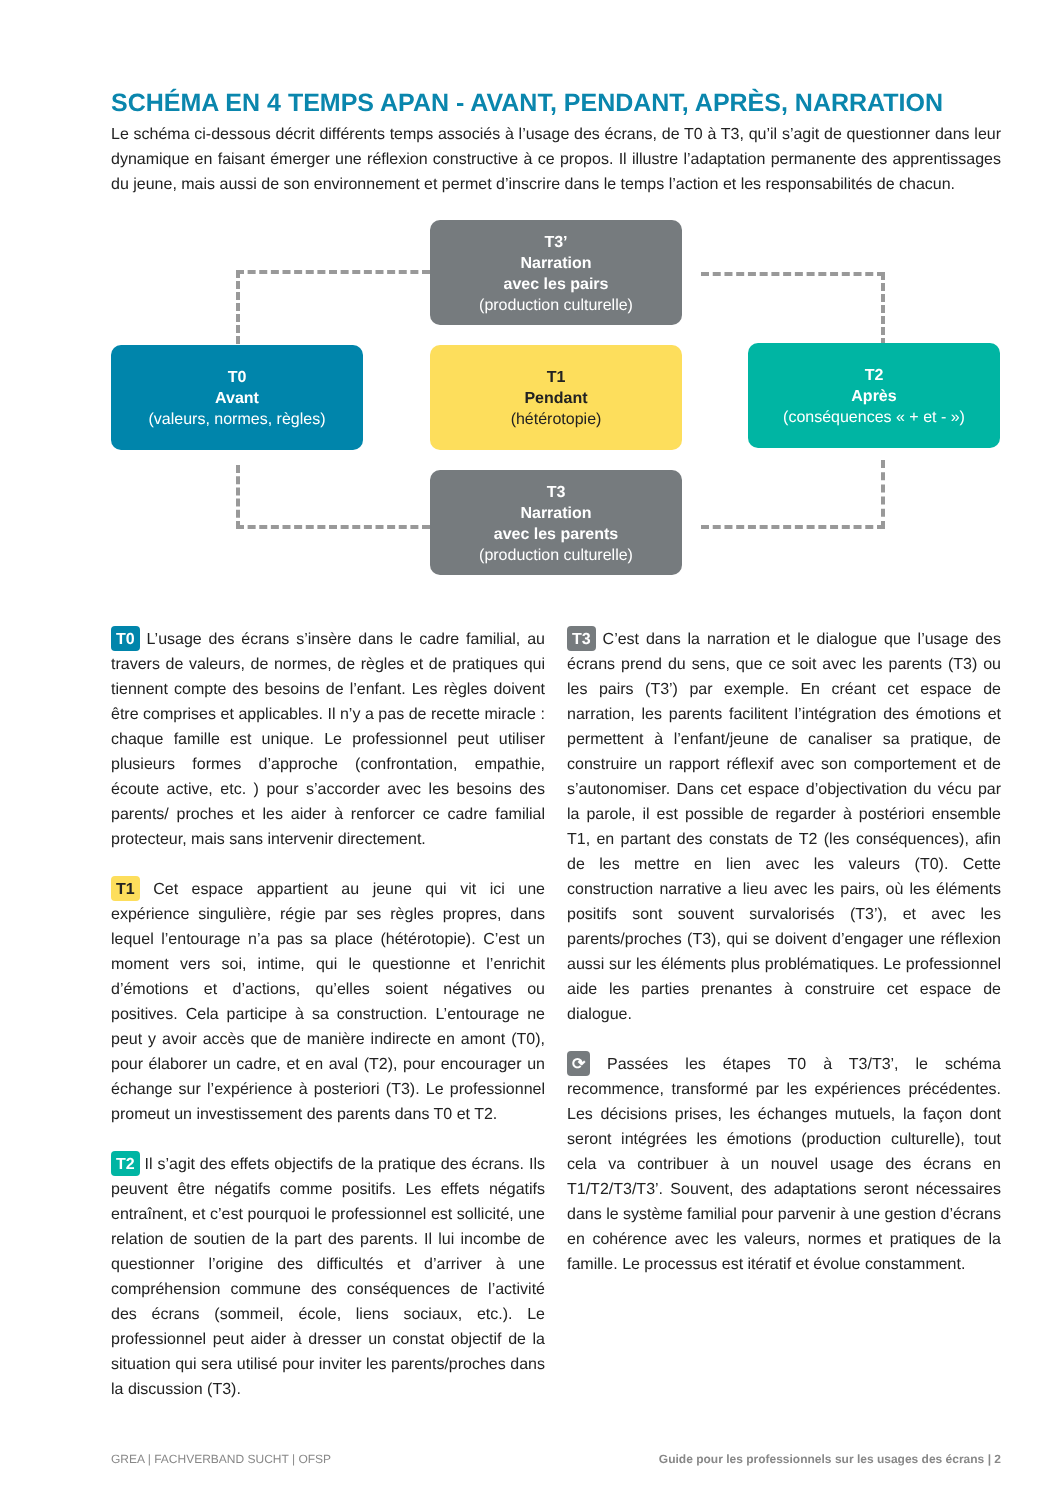SCHÉMA EN 4 TEMPS APAN - AVANT, PENDANT, APRÈS, NARRATION
Le schéma ci-dessous décrit différents temps associés à l’usage des écrans, de T0 à T3, qu’il s’agit de questionner dans leur dynamique en faisant émerger une réflexion constructive à ce propos. Il illustre l’adaptation permanente des apprentissages du jeune, mais aussi de son environnement et permet d’inscrire dans le temps l’action et les responsabilités de chacun.
T3’
Narration
avec les pairs
(production culturelle)
T0
Avant
(valeurs, normes, règles)
T1
Pendant
(hétérotopie)
T2
Après
(conséquences « + et - »)
T3
Narration
avec les parents
(production culturelle)
T0 L’usage des écrans s’insère dans le cadre familial, au travers de valeurs, de normes, de règles et de pratiques qui tiennent compte des besoins de l’enfant. Les règles doivent être comprises et applicables. Il n’y a pas de recette miracle : chaque famille est unique. Le professionnel peut utiliser plusieurs formes d’approche (confrontation, empathie, écoute active, etc. ) pour s’accorder avec les besoins des parents/ proches et les aider à renforcer ce cadre familial protecteur, mais sans intervenir directement.
T1 Cet espace appartient au jeune qui vit ici une expérience singulière, régie par ses règles propres, dans lequel l’entourage n’a pas sa place (hétérotopie). C’est un moment vers soi, intime, qui le questionne et l’enrichit d’émotions et d’actions, qu’elles soient négatives ou positives. Cela participe à sa construction. L’entourage ne peut y avoir accès que de manière indirecte en amont (T0), pour élaborer un cadre, et en aval (T2), pour encourager un échange sur l’expérience à posteriori (T3). Le professionnel promeut un investissement des parents dans T0 et T2.
T2 Il s’agit des effets objectifs de la pratique des écrans. Ils peuvent être négatifs comme positifs. Les effets négatifs entraînent, et c’est pourquoi le professionnel est sollicité, une relation de soutien de la part des parents. Il lui incombe de questionner l’origine des difficultés et d’arriver à une compréhension commune des conséquences de l’activité des écrans (sommeil, école, liens sociaux, etc.). Le professionnel peut aider à dresser un constat objectif de la situation qui sera utilisé pour inviter les parents/proches dans la discussion (T3).
T3 C’est dans la narration et le dialogue que l’usage des écrans prend du sens, que ce soit avec les parents (T3) ou les pairs (T3’) par exemple. En créant cet espace de narration, les parents facilitent l’intégration des émotions et permettent à l’enfant/jeune de canaliser sa pratique, de construire un rapport réflexif avec son comportement et de s’autonomiser. Dans cet espace d’objectivation du vécu par la parole, il est possible de regarder à postériori ensemble T1, en partant des constats de T2 (les conséquences), afin de les mettre en lien avec les valeurs (T0). Cette construction narrative a lieu avec les pairs, où les éléments positifs sont souvent survalorisés (T3’), et avec les parents/proches (T3), qui se doivent d’engager une réflexion aussi sur les éléments plus problématiques. Le professionnel aide les parties prenantes à construire cet espace de dialogue.
⟳ Passées les étapes T0 à T3/T3’, le schéma recommence, transformé par les expériences précédentes. Les décisions prises, les échanges mutuels, la façon dont seront intégrées les émotions (production culturelle), tout cela va contribuer à un nouvel usage des écrans en T1/T2/T3/T3’. Souvent, des adaptations seront nécessaires dans le système familial pour parvenir à une gestion d’écrans en cohérence avec les valeurs, normes et pratiques de la famille. Le processus est itératif et évolue constamment.
GREA | FACHVERBAND SUCHT | OFSP Guide pour les professionnels sur les usages des écrans | 2